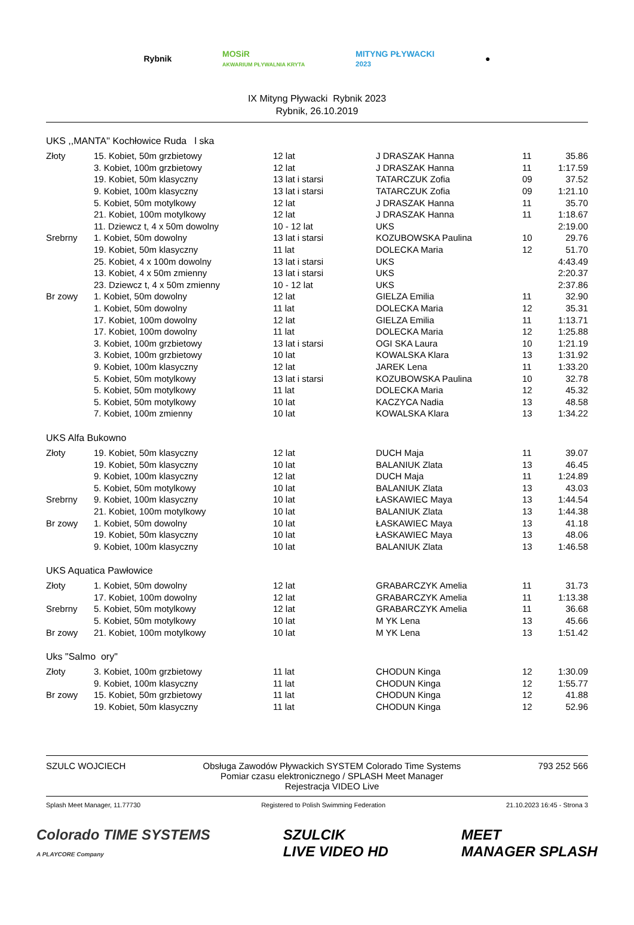Rybnik MOSiR
AKWARIUM PŁYWALNIA KRYTA MITYNG PŁYWACKI
2023 ●
IX Mityng Pływacki Rybnik 2023
Rybnik, 26.10.2019
UKS ,,MANTA'' Kochłowice Ruda l ska
| Złoty | 15. Kobiet, 50m grzbietowy | 12 lat | J DRASZAK Hanna | 11 | 35.86 |
| | 3. Kobiet, 100m grzbietowy | 12 lat | J DRASZAK Hanna | 11 | 1:17.59 |
| | 19. Kobiet, 50m klasyczny | 13 lat i starsi | TATARCZUK Zofia | 09 | 37.52 |
| | 9. Kobiet, 100m klasyczny | 13 lat i starsi | TATARCZUK Zofia | 09 | 1:21.10 |
| | 5. Kobiet, 50m motylkowy | 12 lat | J DRASZAK Hanna | 11 | 35.70 |
| | 21. Kobiet, 100m motylkowy | 12 lat | J DRASZAK Hanna | 11 | 1:18.67 |
| | 11. Dziewcz t, 4 x 50m dowolny | 10 - 12 lat | UKS | | 2:19.00 |
| Srebrny | 1. Kobiet, 50m dowolny | 13 lat i starsi | KOZUBOWSKA Paulina | 10 | 29.76 |
| | 19. Kobiet, 50m klasyczny | 11 lat | DOLECKA Maria | 12 | 51.70 |
| | 25. Kobiet, 4 x 100m dowolny | 13 lat i starsi | UKS | | 4:43.49 |
| | 13. Kobiet, 4 x 50m zmienny | 13 lat i starsi | UKS | | 2:20.37 |
| | 23. Dziewcz t, 4 x 50m zmienny | 10 - 12 lat | UKS | | 2:37.86 |
| Br zowy | 1. Kobiet, 50m dowolny | 12 lat | GIELZA Emilia | 11 | 32.90 |
| | 1. Kobiet, 50m dowolny | 11 lat | DOLECKA Maria | 12 | 35.31 |
| | 17. Kobiet, 100m dowolny | 12 lat | GIELZA Emilia | 11 | 1:13.71 |
| | 17. Kobiet, 100m dowolny | 11 lat | DOLECKA Maria | 12 | 1:25.88 |
| | 3. Kobiet, 100m grzbietowy | 13 lat i starsi | OGI SKA Laura | 10 | 1:21.19 |
| | 3. Kobiet, 100m grzbietowy | 10 lat | KOWALSKA Klara | 13 | 1:31.92 |
| | 9. Kobiet, 100m klasyczny | 12 lat | JAREK Lena | 11 | 1:33.20 |
| | 5. Kobiet, 50m motylkowy | 13 lat i starsi | KOZUBOWSKA Paulina | 10 | 32.78 |
| | 5. Kobiet, 50m motylkowy | 11 lat | DOLECKA Maria | 12 | 45.32 |
| | 5. Kobiet, 50m motylkowy | 10 lat | KACZYCA Nadia | 13 | 48.58 |
| | 7. Kobiet, 100m zmienny | 10 lat | KOWALSKA Klara | 13 | 1:34.22 |
UKS Alfa Bukowno
| Złoty | 19. Kobiet, 50m klasyczny | 12 lat | DUCH Maja | 11 | 39.07 |
| | 19. Kobiet, 50m klasyczny | 10 lat | BALANIUK Zlata | 13 | 46.45 |
| | 9. Kobiet, 100m klasyczny | 12 lat | DUCH Maja | 11 | 1:24.89 |
| | 5. Kobiet, 50m motylkowy | 10 lat | BALANIUK Zlata | 13 | 43.03 |
| Srebrny | 9. Kobiet, 100m klasyczny | 10 lat | ŁASKAWIEC Maya | 13 | 1:44.54 |
| | 21. Kobiet, 100m motylkowy | 10 lat | BALANIUK Zlata | 13 | 1:44.38 |
| Br zowy | 1. Kobiet, 50m dowolny | 10 lat | ŁASKAWIEC Maya | 13 | 41.18 |
| | 19. Kobiet, 50m klasyczny | 10 lat | ŁASKAWIEC Maya | 13 | 48.06 |
| | 9. Kobiet, 100m klasyczny | 10 lat | BALANIUK Zlata | 13 | 1:46.58 |
UKS Aquatica Pawłowice
| Złoty | 1. Kobiet, 50m dowolny | 12 lat | GRABARCZYK Amelia | 11 | 31.73 |
| | 17. Kobiet, 100m dowolny | 12 lat | GRABARCZYK Amelia | 11 | 1:13.38 |
| Srebrny | 5. Kobiet, 50m motylkowy | 12 lat | GRABARCZYK Amelia | 11 | 36.68 |
| | 5. Kobiet, 50m motylkowy | 10 lat | M YK Lena | 13 | 45.66 |
| Br zowy | 21. Kobiet, 100m motylkowy | 10 lat | M YK Lena | 13 | 1:51.42 |
Uks "Salmo ory"
| Złoty | 3. Kobiet, 100m grzbietowy | 11 lat | CHODUN Kinga | 12 | 1:30.09 |
| | 9. Kobiet, 100m klasyczny | 11 lat | CHODUN Kinga | 12 | 1:55.77 |
| Br zowy | 15. Kobiet, 50m grzbietowy | 11 lat | CHODUN Kinga | 12 | 41.88 |
| | 19. Kobiet, 50m klasyczny | 11 lat | CHODUN Kinga | 12 | 52.96 |
SZULC WOJCIECH Obsługa Zawodów Pływackich SYSTEM Colorado Time Systems
Pomiar czasu elektronicznego / SPLASH Meet Manager
Rejestracja VIDEO Live 793 252 566
Splash Meet Manager, 11.77730 Registered to Polish Swimming Federation 21.10.2023 16:45 - Strona 3
Colorado TIME SYSTEMS
A PLAYCORE Company SZULCIK
LIVE VIDEO HD MEET
MANAGER SPLASH